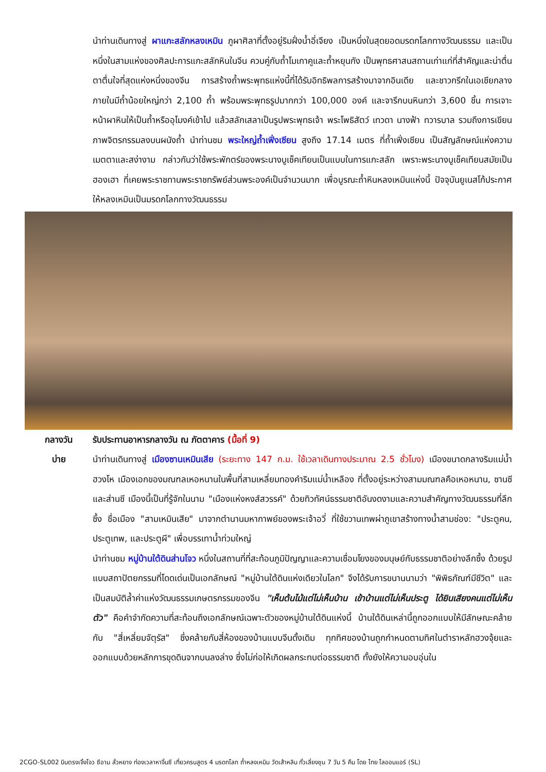นำท่านเดินทางสู่ ผาแกะสลักหลงเหมิน ภูผาศิลาที่ตั้งอยู่ริมฝั่งน้ำอี่เจียง เป็นหนึ่งในสุดยอดมรดกโลกทางวัฒนธรรม และเป็นหนึ่งในสามแห่งของศิลปะการแกะสลักหินในจีน ควบคู่กับถ้ำโมเกาคูและถ้ำหยุนกัง เป็นพุทธศาสนสถานเก่าแก่ที่สำคัญและน่าตื่นตาตื่นใจที่สุดแห่งหนึ่งของจีน การสร้างถ้ำพระพุทธแห่งนี้ที่ได้รับอิทธิพลการสร้างมาจากอินเดีย และชาวกรีกในเอเชียกลาง ภายในมีถ้ำน้อยใหญ่กว่า 2,100 ถ้ำ พร้อมพระพุทธรูปมากกว่า 100,000 องค์ และจารึกบนหินกว่า 3,600 ชิ้น การเจาะหน้าผาหินให้เป็นถ้ำหรืออุโมงค์เข้าไป แล้วสลักเสลาเป็นรูปพระพุทธเจ้า พระโพธิสัตว์ เทวดา นางฟ้า ทวารบาล รวมถึงการเขียนภาพจิตรกรรมลงบนผนังถ้ำ นำท่านชม พระใหญ่ถ้ำเฟิ่งเซียน สูงถึง 17.14 เมตร ที่ถ้ำเฟิ่งเซียน เป็นสัญลักษณ์แห่งความเมตตาและสง่างาม กล่าวกันว่าใช้พระพักตร์ของพระนางบูเช็คเทียนเป็นแบบในการแกะสลัก เพราะพระนางบูเช็คเทียนสมัยเป็นฮองเฮา ที่เคยพระราชทานพระราชทรัพย์ส่วนพระองค์เป็นจำนวนมาก เพื่อบูรณะถ้ำหินหลงเหมินแห่งนี้ ปัจจุบันยูเนสโก้ประกาศให้หลงเหมินเป็นมรดกโลกทางวัฒนธรรม
กลางวัน รับประทานอาหารกลางวัน ณ ภัตตาคาร (มื้อที่ 9)
บ่าย นำท่านเดินทางสู่ เมืองซานเหมินเสีย (ระยะทาง 147 ก.ม. ใช้เวลาเดินทางประมาณ 2.5 ชั่วโมง) เมืองขนาดกลางริมแม่น้ำฮวงโห เมืองเอกของมณฑลเหอหนานในพื้นที่สามเหลี่ยมทองคำริมแม่น้ำเหลือง ที่ตั้งอยู่ระหว่างสามมณฑลคือเหอหนาน, ซานซี และส่านซี เมืองนี้เป็นที่รู้จักในนาม "เมืองแห่งหงส์สวรรค์" ด้วยทิวทัศน์ธรรมชาติอันงดงามและความสำคัญทางวัฒนธรรมที่ลึกซึ้ง ชื่อเมือง "สามเหมินเสีย" มาจากตำนานมหากาพย์ของพระเจ้าอวี่ ที่ใช้ขวานเทพผ่าภูเขาสร้างทางน้ำสามช่อง: "ประตูคน, ประตูเทพ, และประตูผี" เพื่อบรรเทาน้ำท่วมใหญ่
นำท่านชม หมู่บ้านใต้ดินส่านโจว หนึ่งในสถานที่ที่สะท้อนภูมิปัญญาและความเชื่อมโยงของมนุษย์กับธรรมชาติอย่างลึกซึ้ง ด้วยรูปแบบสถาปัตยกรรมที่โดดเด่นเป็นเอกลักษณ์ "หมู่บ้านใต้ดินแห่งเดียวในโลก" จึงได้รับการขนานนามว่า "พิพิธภัณฑ์มีชีวิต" และเป็นสมบัติล้ำค่าแห่งวัฒนธรรมเกษตรกรรมของจีน "เห็นต้นไม้แต่ไม่เห็นบ้าน เข้าบ้านแต่ไม่เห็นประตู ได้ยินเสียงคนแต่ไม่เห็นตัว" คือคำจำกัดความที่สะท้อนถึงเอกลักษณ์เฉพาะตัวของหมู่บ้านใต้ดินแห่งนี้ บ้านใต้ดินเหล่านี้ถูกออกแบบให้มีลักษณะคล้ายกับ "สี่เหลี่ยมจัตุรัส" ซึ่งคล้ายกับสี่ห้องของบ้านแบบจีนดั้งเดิม ทุกทิศของบ้านถูกกำหนดตามทิศในตำราหลักฮวงจุ้ยและออกแบบด้วยหลักการขุดดินจากบนลงล่าง ซึ่งไม่ก่อให้เกิดผลกระทบต่อธรรมชาติ ทั้งยังให้ความอบอุ่นใน
2CGO-SL002 บินตรงเจิ้งโจว ซีอาน ลั่วหยาง ท่องเวลาหาจิ๋นซี เที่ยวครบสูตร 4 มรดกโลก ถ้ำหลงเหมิน วัดเส้าหลิน กั๋วเลี่ยงชุน 7 วัน 5 คืน โดย ไทย ไลออนแอร์ (SL)